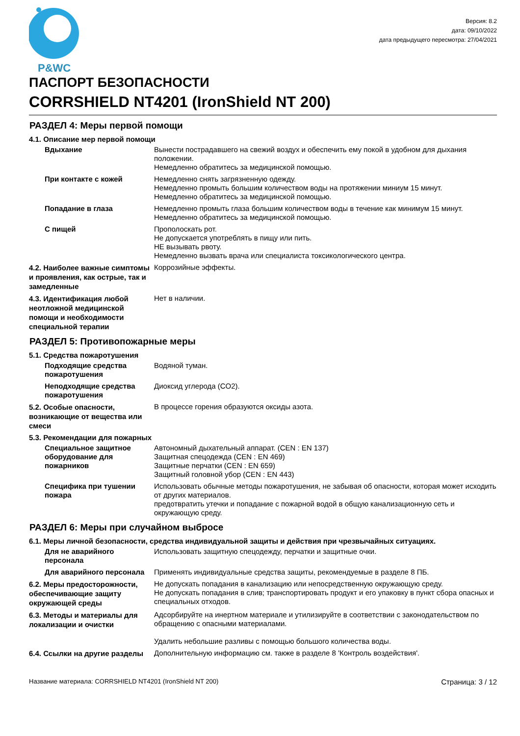P&WC
Версия: 8.2
дата: 09/10/2022
дата предыдущего пересмотра: 27/04/2021
ПАСПОРТ БЕЗОПАСНОСТИ
CORRSHIELD NT4201 (IronShield NT 200)
РАЗДЕЛ 4: Меры первой помощи
4.1. Описание мер первой помощи
Вдыхание Вынести пострадавшего на свежий воздух и обеспечить ему покой в удобном для дыхания положении.
Немедленно обратитесь за медицинской помощью.
При контакте с кожей Немедленно снять загрязненную одежду.
Немедленно промыть большим количеством воды на протяжении миниум 15 минут.
Немедленно обратитесь за медицинской помощью.
Попадание в глаза Немедленно промыть глаза большим количеством воды в течение как минимум 15 минут.
Немедленно обратитесь за медицинской помощью.
С пищей Прополоскать рот.
Не допускается употреблять в пищу или пить.
НЕ вызывать рвоту.
Немедленно вызвать врача или специалиста токсикологического центра.
4.2. Наиболее важные симптомы и проявления, как острые, так и замедленные
Коррозийные эффекты.
4.3. Идентификация любой неотложной медицинской помощи и необходимости специальной терапии
Нет в наличии.
РАЗДЕЛ 5: Противопожарные меры
5.1. Средства пожаротушения
Подходящие средства пожаротушения
Водяной туман.
Неподходящие средства пожаротушения
Диоксид углерода (CO2).
5.2. Особые опасности, возникающие от вещества или смеси
В процессе горения образуются оксиды азота.
5.3. Рекомендации для пожарных
Специальное защитное оборудование для пожарников
Автономный дыхательный аппарат. (CEN : EN 137)
Защитная спецодежда (CEN : EN 469)
Защитные перчатки (CEN : EN 659)
Защитный головной убор (CEN : EN 443)
Специфика при тушении пожара Использовать обычные методы пожаротушения, не забывая об опасности, которая может исходить от других материалов.
предотвратить утечки и попадание с пожарной водой в общую канализационную сеть и окружающую среду.
РАЗДЕЛ 6: Меры при случайном выбросе
6.1. Меры личной безопасности, средства индивидуальной защиты и действия при чрезвычайных ситуациях.
Для не аварийного персонала Использовать защитную спецодежду, перчатки и защитные очки.
Для аварийного персонала Применять индивидуальные средства защиты, рекомендуемые в разделе 8 ПБ.
6.2. Меры предосторожности, обеспечивающие защиту окружающей среды
Не допускать попадания в канализацию или непосредственную окружающую среду.
Не допускать попадания в слив; транспортировать продукт и его упаковку в пункт сбора опасных и специальных отходов.
6.3. Методы и материалы для локализации и очистки
Адсорбируйте на инертном материале и утилизируйте в соответствии с законодательством по обращению с опасными материалами.
Удалить небольшие разливы с помощью большого количества воды.
6.4. Ссылки на другие разделы
Дополнительную информацию см. также в разделе 8 'Контроль воздействия'.
Название материала: CORRSHIELD NT4201 (IronShield NT 200) Страница: 3 / 12